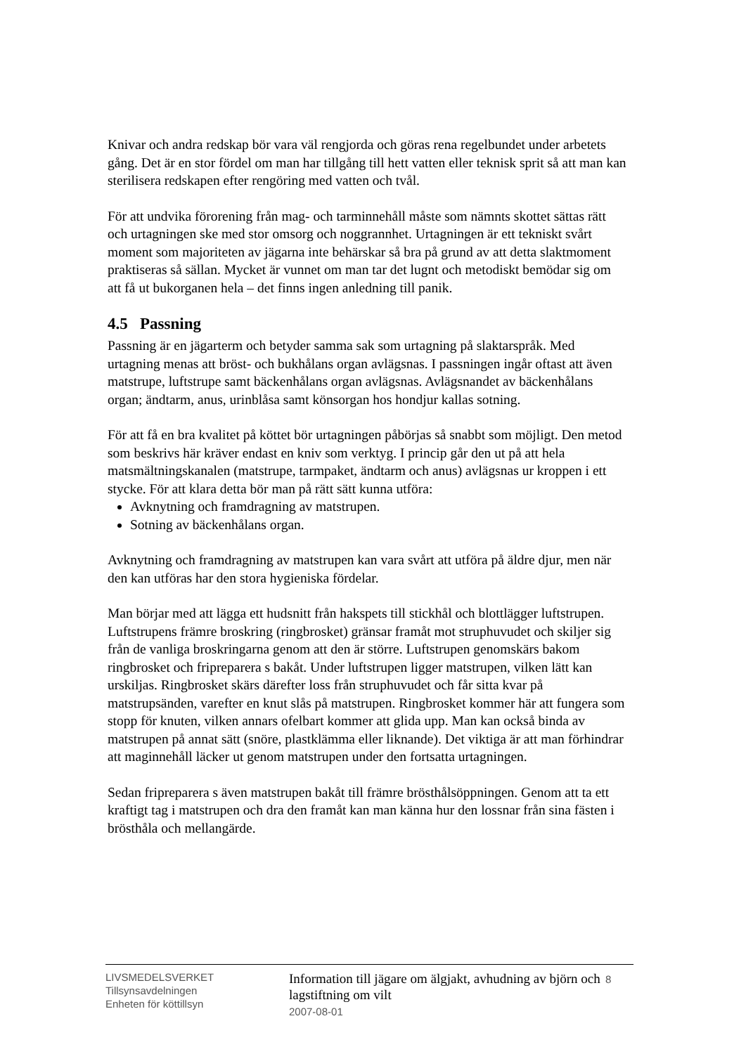Knivar och andra redskap bör vara väl rengjorda och göras rena regelbundet under arbetets gång. Det är en stor fördel om man har tillgång till hett vatten eller teknisk sprit så att man kan sterilisera redskapen efter rengöring med vatten och tvål.
För att undvika förorening från mag- och tarminnehåll måste som nämnts skottet sättas rätt och urtagningen ske med stor omsorg och noggrannhet. Urtagningen är ett tekniskt svårt moment som majoriteten av jägarna inte behärskar så bra på grund av att detta slaktmoment praktiseras så sällan. Mycket är vunnet om man tar det lugnt och metodiskt bemödar sig om att få ut bukorganen hela – det finns ingen anledning till panik.
4.5 Passning
Passning är en jägarterm och betyder samma sak som urtagning på slaktarspråk. Med urtagning menas att bröst- och bukhålans organ avlägsnas. I passningen ingår oftast att även matstrupe, luftstrupe samt bäckenhålans organ avlägsnas. Avlägsnandet av bäckenhålans organ; ändtarm, anus, urinblåsa samt könsorgan hos hondjur kallas sotning.
För att få en bra kvalitet på köttet bör urtagningen påbörjas så snabbt som möjligt. Den metod som beskrivs här kräver endast en kniv som verktyg. I princip går den ut på att hela matsmältningskanalen (matstrupe, tarmpaket, ändtarm och anus) avlägsnas ur kroppen i ett stycke. För att klara detta bör man på rätt sätt kunna utföra:
Avknytning och framdragning av matstrupen.
Sotning av bäckenhålans organ.
Avknytning och framdragning av matstrupen kan vara svårt att utföra på äldre djur, men när den kan utföras har den stora hygieniska fördelar.
Man börjar med att lägga ett hudsnitt från hakspets till stickhål och blottlägger luftstrupen. Luftstrupens främre broskring (ringbrosket) gränsar framåt mot struphuvudet och skiljer sig från de vanliga broskringarna genom att den är större. Luftstrupen genomskärs bakom ringbrosket och fripreparera s bakåt. Under luftstrupen ligger matstrupen, vilken lätt kan urskiljas. Ringbrosket skärs därefter loss från struphuvudet och får sitta kvar på matstrupsänden, varefter en knut slås på matstrupen. Ringbrosket kommer här att fungera som stopp för knuten, vilken annars ofelbart kommer att glida upp. Man kan också binda av matstrupen på annat sätt (snöre, plastklämma eller liknande). Det viktiga är att man förhindrar att maginnehåll läcker ut genom matstrupen under den fortsatta urtagningen.
Sedan fripreparera s även matstrupen bakåt till främre brösthålsöppningen. Genom att ta ett kraftigt tag i matstrupen och dra den framåt kan man känna hur den lossnar från sina fästen i brösthåla och mellangärde.
LIVSMEDELSVERKET
Tillsynsavdelningen
Enheten för köttillsyn
Information till jägare om älgjakt, avhudning av björn och lagstiftning om vilt
2007-08-01
8